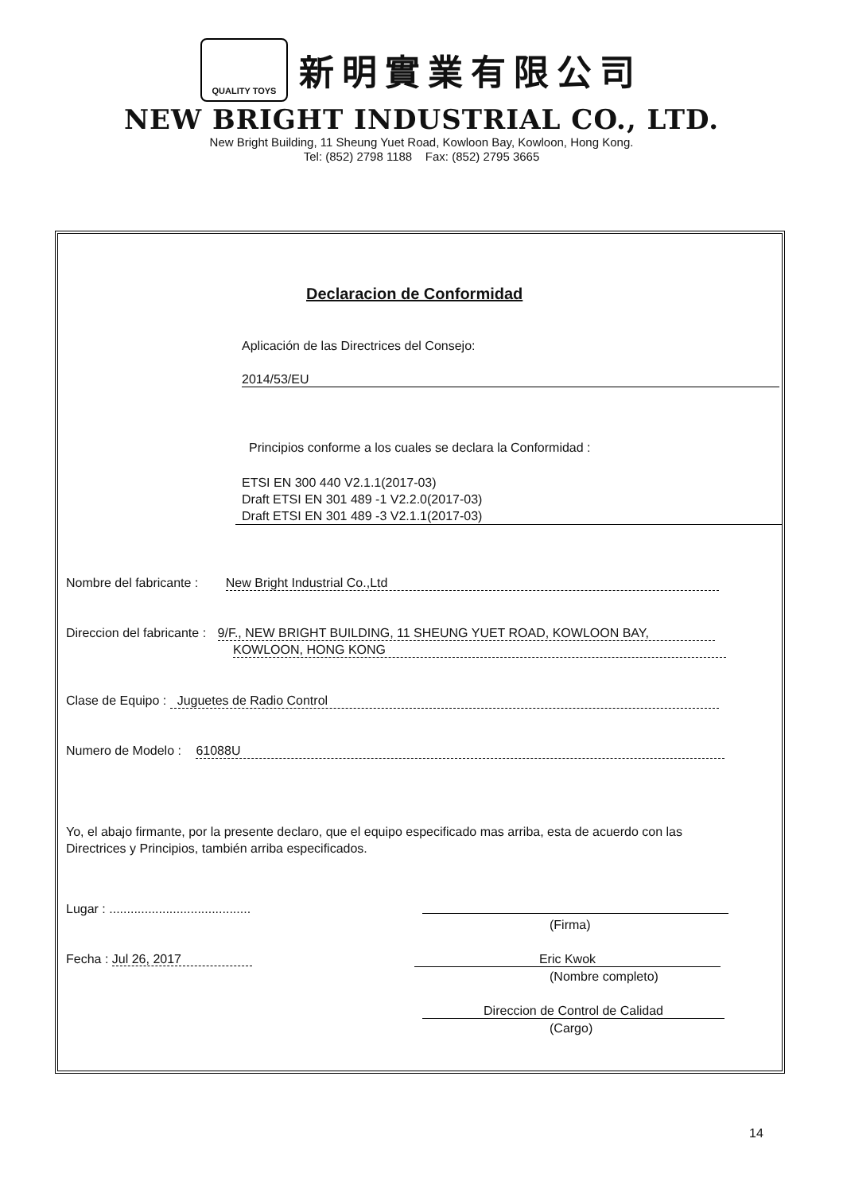QUALITY TOYS
新明實業有限公司
NEW BRIGHT INDUSTRIAL CO., LTD.
New Bright Building, 11 Sheung Yuet Road, Kowloon Bay, Kowloon, Hong Kong.
Tel: (852) 2798 1188 Fax: (852) 2795 3665
Declaracion de Conformidad
Aplicación de las Directrices del Consejo:
2014/53/EU
Principios conforme a los cuales se declara la Conformidad :
ETSI EN 300 440 V2.1.1(2017-03)
Draft ETSI EN 301 489 -1 V2.2.0(2017-03)
Draft ETSI EN 301 489 -3 V2.1.1(2017-03)
Nombre del fabricante : New Bright Industrial Co.,Ltd
Direccion del fabricante : 9/F., NEW BRIGHT BUILDING, 11 SHEUNG YUET ROAD, KOWLOON BAY,
KOWLOON, HONG KONG
Clase de Equipo : Juguetes de Radio Control
Numero de Modelo : 61088U
Yo, el abajo firmante, por la presente declaro, que el equipo especificado mas arriba, esta de acuerdo con las
Directrices y Principios, también arriba especificados.
Lugar : ........................................
(Firma)
Fecha : Jul 26, 2017 Eric Kwok
(Nombre completo)
Direccion de Control de Calidad
(Cargo)
14